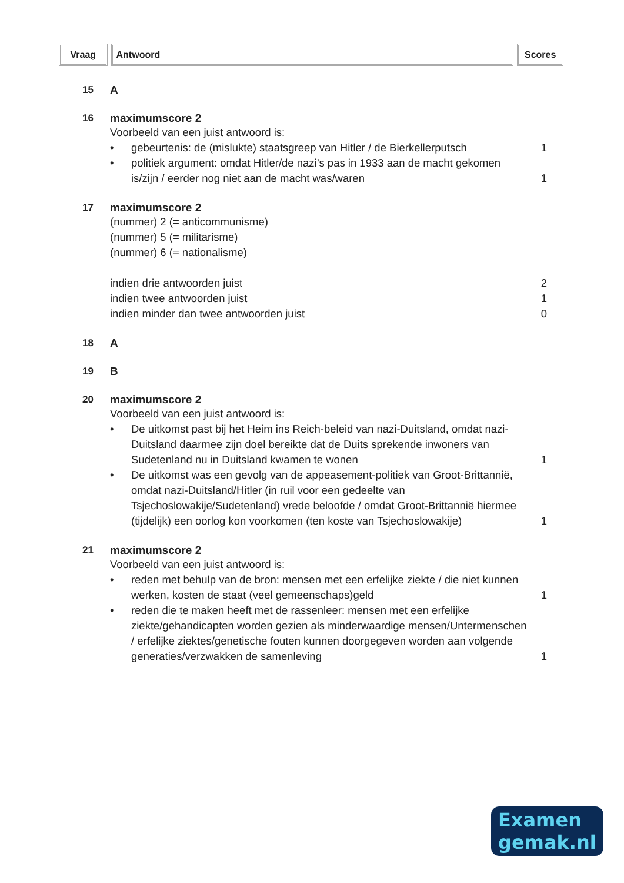Vraag Antwoord Scores
15 A
16 maximumscore 2
Voorbeeld van een juist antwoord is:
•
gebeurtenis: de (mislukte) staatsgreep van Hitler / de Bierkellerputsch 1
•
politiek argument: omdat Hitler/de nazi’s pas in 1933 aan de macht gekomen is/zijn / eerder nog niet aan de macht was/waren 1
17 maximumscore 2
(nummer) 2 (= anticommunisme)
(nummer) 5 (= militarisme)
(nummer) 6 (= nationalisme)
indien drie antwoorden juist 2
indien twee antwoorden juist 1
indien minder dan twee antwoorden juist
0
18 A
19 B
20 maximumscore 2
Voorbeeld van een juist antwoord is:
•
De uitkomst past bij het Heim ins Reich-beleid van nazi-Duitsland, omdat nazi-Duitsland daarmee zijn doel bereikte dat de Duits sprekende inwoners van Sudetenland nu in Duitsland kwamen te wonen 1
•
De uitkomst was een gevolg van de appeasement-politiek van Groot-Brittannië, omdat nazi-Duitsland/Hitler (in ruil voor een gedeelte van Tsjechoslowakije/Sudetenland) vrede beloofde / omdat Groot-Brittannië hiermee (tijdelijk) een oorlog kon voorkomen (ten koste van Tsjechoslowakije) 1
21 maximumscore 2
Voorbeeld van een juist antwoord is:
•
reden met behulp van de bron: mensen met een erfelijke ziekte / die niet kunnen werken, kosten de staat (veel gemeenschaps)geld 1
•
reden die te maken heeft met de rassenleer: mensen met een erfelijke ziekte/gehandicapten worden gezien als minderwaardige mensen/Untermenschen / erfelijke ziektes/genetische fouten kunnen doorgegeven worden aan volgende generaties/verzwakken de samenleving 1
Examen
gemak.nl